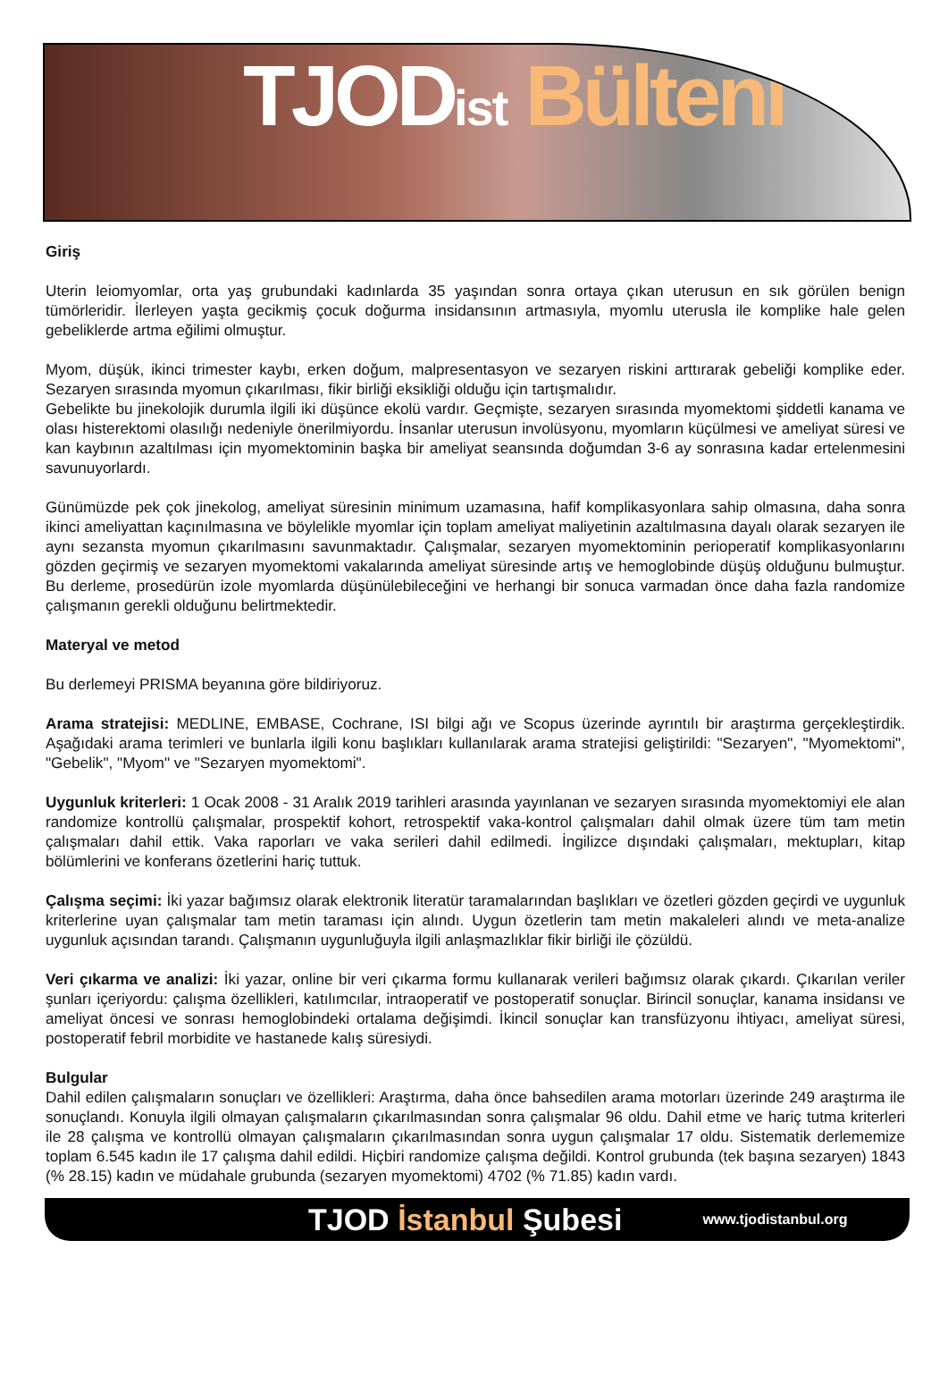TJODist Bülteni
Giriş
Uterin leiomyomlar, orta yaş grubundaki kadınlarda 35 yaşından sonra ortaya çıkan uterusun en sık görülen benign tümörleridir. İlerleyen yaşta gecikmiş çocuk doğurma insidansının artmasıyla, myomlu uterusla ile komplike hale gelen gebeliklerde artma eğilimi olmuştur.
Myom, düşük, ikinci trimester kaybı, erken doğum, malpresentasyon ve sezaryen riskini arttırarak gebeliği komplike eder. Sezaryen sırasında myomun çıkarılması, fikir birliği eksikliği olduğu için tartışmalıdır.
Gebelikte bu jinekolojik durumla ilgili iki düşünce ekolü vardır. Geçmişte, sezaryen sırasında myomektomi şiddetli kanama ve olası histerektomi olasılığı nedeniyle önerilmiyordu. İnsanlar uterusun involüsyonu, myomların küçülmesi ve ameliyat süresi ve kan kaybının azaltılması için myomektominin başka bir ameliyat seansında doğumdan 3-6 ay sonrasına kadar ertelenmesini savunuyorlardı.
Günümüzde pek çok jinekolog, ameliyat süresinin minimum uzamasına, hafif komplikasyonlara sahip olmasına, daha sonra ikinci ameliyattan kaçınılmasına ve böylelikle myomlar için toplam ameliyat maliyetinin azaltılmasına dayalı olarak sezaryen ile aynı sezansta myomun çıkarılmasını savunmaktadır. Çalışmalar, sezaryen myomektominin perioperatif komplikasyonlarını gözden geçirmiş ve sezaryen myomektomi vakalarında ameliyat süresinde artış ve hemoglobinde düşüş olduğunu bulmuştur. Bu derleme, prosedürün izole myomlarda düşünülebileceğini ve herhangi bir sonuca varmadan önce daha fazla randomize çalışmanın gerekli olduğunu belirtmektedir.
Materyal ve metod
Bu derlemeyi PRISMA beyanına göre bildiriyoruz.
Arama stratejisi: MEDLINE, EMBASE, Cochrane, ISI bilgi ağı ve Scopus üzerinde ayrıntılı bir araştırma gerçekleştirdik. Aşağıdaki arama terimleri ve bunlarla ilgili konu başlıkları kullanılarak arama stratejisi geliştirildi: "Sezaryen", "Myomektomi", "Gebelik", "Myom" ve "Sezaryen myomektomi".
Uygunluk kriterleri: 1 Ocak 2008 - 31 Aralık 2019 tarihleri arasında yayınlanan ve sezaryen sırasında myomektomiyi ele alan randomize kontrollü çalışmalar, prospektif kohort, retrospektif vaka-kontrol çalışmaları dahil olmak üzere tüm tam metin çalışmaları dahil ettik. Vaka raporları ve vaka serileri dahil edilmedi. İngilizce dışındaki çalışmaları, mektupları, kitap bölümlerini ve konferans özetlerini hariç tuttuk.
Çalışma seçimi: İki yazar bağımsız olarak elektronik literatür taramalarından başlıkları ve özetleri gözden geçirdi ve uygunluk kriterlerine uyan çalışmalar tam metin taraması için alındı. Uygun özetlerin tam metin makaleleri alındı ve meta-analize uygunluk açısından tarandı. Çalışmanın uygunluğuyla ilgili anlaşmazlıklar fikir birliği ile çözüldü.
Veri çıkarma ve analizi: İki yazar, online bir veri çıkarma formu kullanarak verileri bağımsız olarak çıkardı. Çıkarılan veriler şunları içeriyordu: çalışma özellikleri, katılımcılar, intraoperatif ve postoperatif sonuçlar. Birincil sonuçlar, kanama insidansı ve ameliyat öncesi ve sonrası hemoglobindeki ortalama değişimdi. İkincil sonuçlar kan transfüzyonu ihtiyacı, ameliyat süresi, postoperatif febril morbidite ve hastanede kalış süresiydi.
Bulgular
Dahil edilen çalışmaların sonuçları ve özellikleri: Araştırma, daha önce bahsedilen arama motorları üzerinde 249 araştırma ile sonuçlandı. Konuyla ilgili olmayan çalışmaların çıkarılmasından sonra çalışmalar 96 oldu. Dahil etme ve hariç tutma kriterleri ile 28 çalışma ve kontrollü olmayan çalışmaların çıkarılmasından sonra uygun çalışmalar 17 oldu. Sistematik derlememize toplam 6.545 kadın ile 17 çalışma dahil edildi. Hiçbiri randomize çalışma değildi. Kontrol grubunda (tek başına sezaryen) 1843 (% 28.15) kadın ve müdahale grubunda (sezaryen myomektomi) 4702 (% 71.85) kadın vardı.
TJOD İstanbul Şubesi
www.tjodistanbul.org